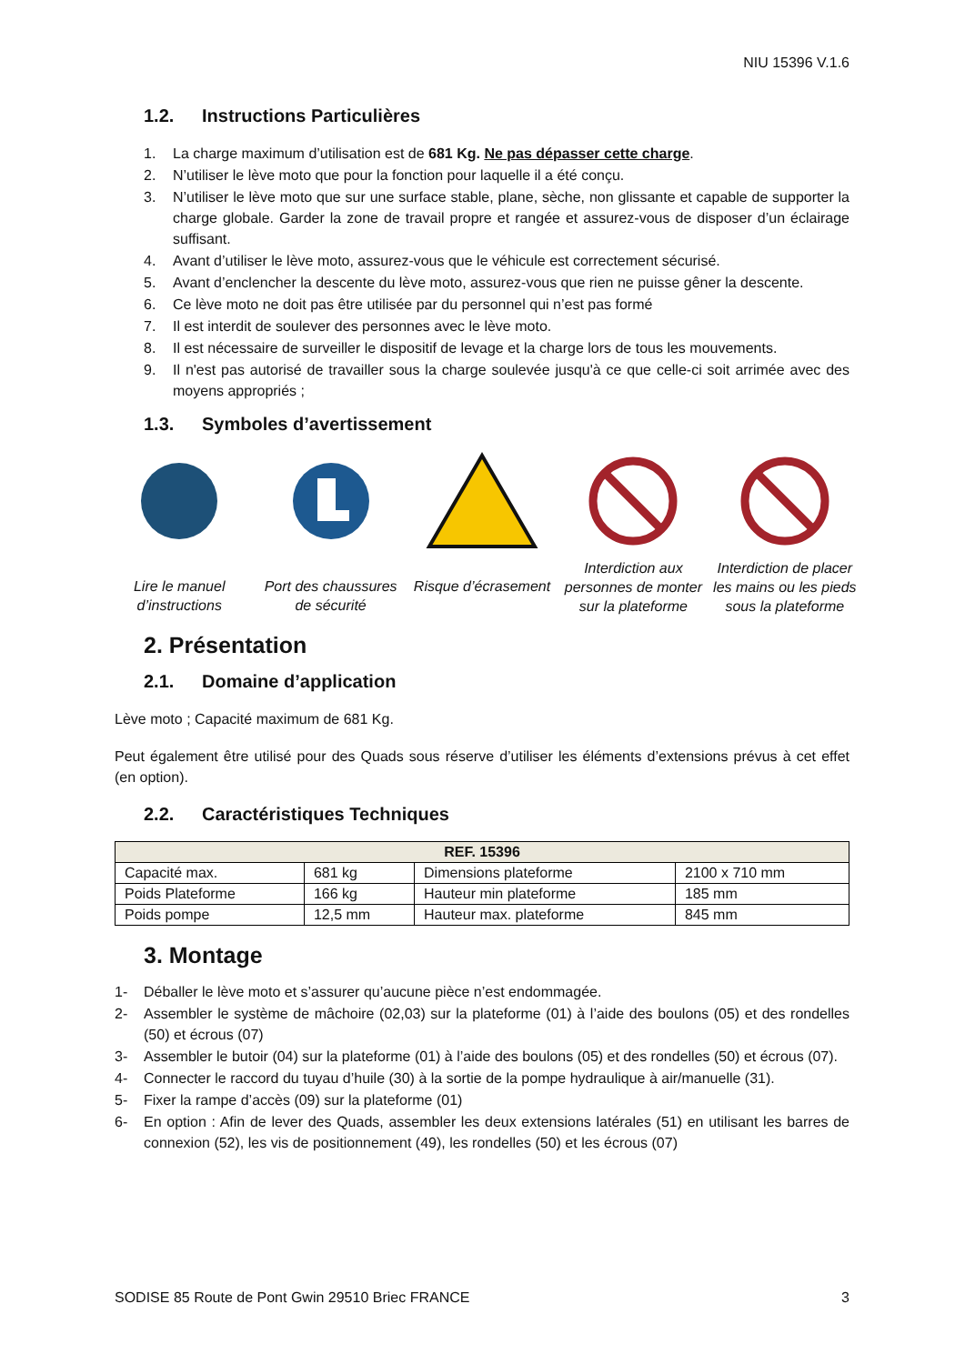NIU 15396 V.1.6
1.2. Instructions Particulières
1. La charge maximum d’utilisation est de 681 Kg. Ne pas dépasser cette charge.
2. N’utiliser le lève moto que pour la fonction pour laquelle il a été conçu.
3. N’utiliser le lève moto que sur une surface stable, plane, sèche, non glissante et capable de supporter la charge globale. Garder la zone de travail propre et rangée et assurez-vous de disposer d’un éclairage suffisant.
4. Avant d’utiliser le lève moto, assurez-vous que le véhicule est correctement sécurisé.
5. Avant d’enclencher la descente du lève moto, assurez-vous que rien ne puisse gêner la descente.
6. Ce lève moto ne doit pas être utilisée par du personnel qui n’est pas formé
7. Il est interdit de soulever des personnes avec le lève moto.
8. Il est nécessaire de surveiller le dispositif de levage et la charge lors de tous les mouvements.
9. Il n'est pas autorisé de travailler sous la charge soulevée jusqu'à ce que celle-ci soit arrimée avec des moyens appropriés ;
1.3. Symboles d’avertissement
Lire le manuel d’instructions
Port des chaussures de sécurité
Risque d’écrasement
Interdiction aux personnes de monter sur la plateforme
Interdiction de placer les mains ou les pieds sous la plateforme
2. Présentation
2.1. Domaine d’application
Lève moto ; Capacité maximum de 681 Kg.
Peut également être utilisé pour des Quads sous réserve d’utiliser les éléments d’extensions prévus à cet effet (en option).
2.2. Caractéristiques Techniques
| REF. 15396 | | | |
| --- | --- | --- | --- |
| Capacité max. | 681 kg | Dimensions plateforme | 2100 x 710 mm |
| Poids Plateforme | 166 kg | Hauteur min plateforme | 185 mm |
| Poids pompe | 12,5 mm | Hauteur max. plateforme | 845 mm |
3. Montage
1- Déballer le lève moto et s’assurer qu’aucune pièce n’est endommagée.
2- Assembler le système de mâchoire (02,03) sur la plateforme (01) à l’aide des boulons (05) et des rondelles (50) et écrous (07)
3- Assembler le butoir (04) sur la plateforme (01) à l’aide des boulons (05) et des rondelles (50) et écrous (07).
4- Connecter le raccord du tuyau d’huile (30) à la sortie de la pompe hydraulique à air/manuelle (31).
5- Fixer la rampe d’accès (09) sur la plateforme (01)
6- En option : Afin de lever des Quads, assembler les deux extensions latérales (51) en utilisant les barres de connexion (52), les vis de positionnement (49), les rondelles (50) et les écrous (07)
SODISE 85 Route de Pont Gwin 29510 Briec FRANCE 3